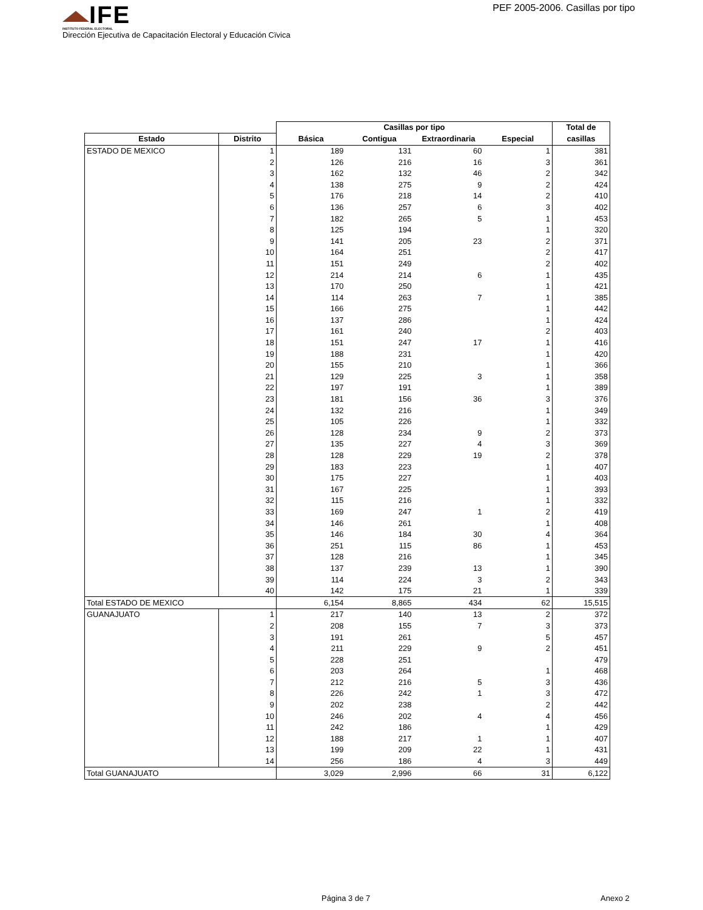IFE
INSTITUTO FEDERAL ELECTORAL
PEF 2005-2006. Casillas por tipo
Dirección Ejecutiva de Capacitación Electoral y Educación Cïvica
| | | Casillas por tipo | | | | Total de |
| --- | --- | --- | --- | --- | --- | --- |
| Estado | Distrito | Básica | Contigua | Extraordinaria | Especial | casillas |
| ESTADO DE MEXICO | 1 | 189 | 131 | 60 | 1 | 381 |
| | 2 | 126 | 216 | 16 | 3 | 361 |
| | 3 | 162 | 132 | 46 | 2 | 342 |
| | 4 | 138 | 275 | 9 | 2 | 424 |
| | 5 | 176 | 218 | 14 | 2 | 410 |
| | 6 | 136 | 257 | 6 | 3 | 402 |
| | 7 | 182 | 265 | 5 | 1 | 453 |
| | 8 | 125 | 194 | | 1 | 320 |
| | 9 | 141 | 205 | 23 | 2 | 371 |
| | 10 | 164 | 251 | | 2 | 417 |
| | 11 | 151 | 249 | | 2 | 402 |
| | 12 | 214 | 214 | 6 | 1 | 435 |
| | 13 | 170 | 250 | | 1 | 421 |
| | 14 | 114 | 263 | 7 | 1 | 385 |
| | 15 | 166 | 275 | | 1 | 442 |
| | 16 | 137 | 286 | | 1 | 424 |
| | 17 | 161 | 240 | | 2 | 403 |
| | 18 | 151 | 247 | 17 | 1 | 416 |
| | 19 | 188 | 231 | | 1 | 420 |
| | 20 | 155 | 210 | | 1 | 366 |
| | 21 | 129 | 225 | 3 | 1 | 358 |
| | 22 | 197 | 191 | | 1 | 389 |
| | 23 | 181 | 156 | 36 | 3 | 376 |
| | 24 | 132 | 216 | | 1 | 349 |
| | 25 | 105 | 226 | | 1 | 332 |
| | 26 | 128 | 234 | 9 | 2 | 373 |
| | 27 | 135 | 227 | 4 | 3 | 369 |
| | 28 | 128 | 229 | 19 | 2 | 378 |
| | 29 | 183 | 223 | | 1 | 407 |
| | 30 | 175 | 227 | | 1 | 403 |
| | 31 | 167 | 225 | | 1 | 393 |
| | 32 | 115 | 216 | | 1 | 332 |
| | 33 | 169 | 247 | 1 | 2 | 419 |
| | 34 | 146 | 261 | | 1 | 408 |
| | 35 | 146 | 184 | 30 | 4 | 364 |
| | 36 | 251 | 115 | 86 | 1 | 453 |
| | 37 | 128 | 216 | | 1 | 345 |
| | 38 | 137 | 239 | 13 | 1 | 390 |
| | 39 | 114 | 224 | 3 | 2 | 343 |
| | 40 | 142 | 175 | 21 | 1 | 339 |
| Total ESTADO DE MEXICO | | 6,154 | 8,865 | 434 | 62 | 15,515 |
| GUANAJUATO | 1 | 217 | 140 | 13 | 2 | 372 |
| | 2 | 208 | 155 | 7 | 3 | 373 |
| | 3 | 191 | 261 | | 5 | 457 |
| | 4 | 211 | 229 | 9 | 2 | 451 |
| | 5 | 228 | 251 | | | 479 |
| | 6 | 203 | 264 | | 1 | 468 |
| | 7 | 212 | 216 | 5 | 3 | 436 |
| | 8 | 226 | 242 | 1 | 3 | 472 |
| | 9 | 202 | 238 | | 2 | 442 |
| | 10 | 246 | 202 | 4 | 4 | 456 |
| | 11 | 242 | 186 | | 1 | 429 |
| | 12 | 188 | 217 | 1 | 1 | 407 |
| | 13 | 199 | 209 | 22 | 1 | 431 |
| | 14 | 256 | 186 | 4 | 3 | 449 |
| Total GUANAJUATO | | 3,029 | 2,996 | 66 | 31 | 6,122 |
Página 3 de 7 Anexo 2